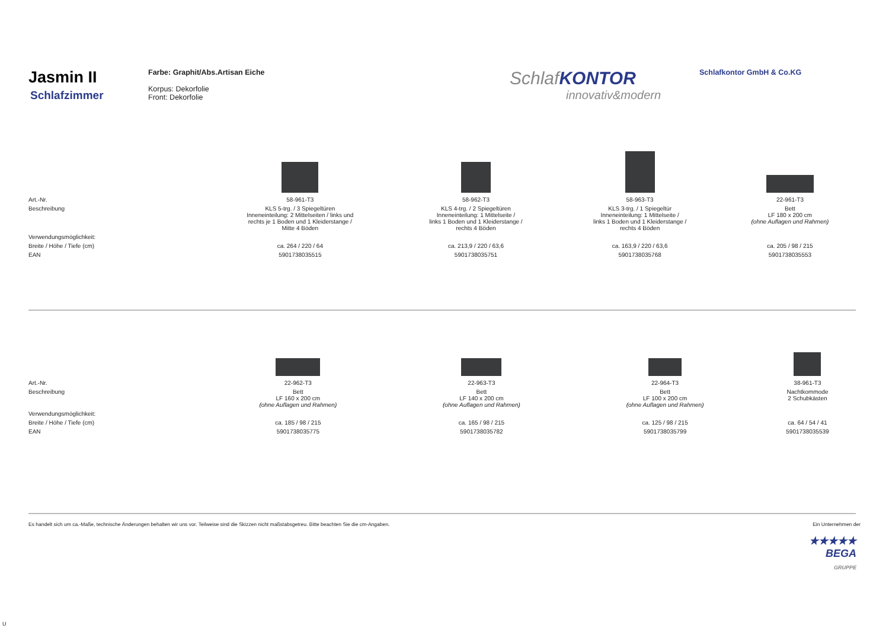Jasmin II
Schlafzimmer
Farbe: Graphit/Abs.Artisan Eiche
Korpus: Dekorfolie
Front: Dekorfolie
SchlafKONTOR
innovativ&modern
Schlafkontor GmbH & Co.KG
| Art.-Nr. | 58-961-T3 | 58-962-T3 | 58-963-T3 | 22-961-T3 |
| Beschreibung | KLS 5-trg. / 3 Spiegeltüren Inneneinteilung: 2 Mittelseiten / links und rechts je 1 Boden und 1 Kleiderstange / Mitte 4 Böden | KLS 4-trg. / 2 Spiegeltüren Inneneinteilung: 1 Mittelseite / links 1 Boden und 1 Kleiderstange / rechts 4 Böden | KLS 3-trg. / 1 Spiegeltür Inneneinteilung: 1 Mittelseite / links 1 Boden und 1 Kleiderstange / rechts 4 Böden | Bett LF 180 x 200 cm (ohne Auflagen und Rahmen) |
| Verwendungsmöglichkeit: | | | | |
| Breite / Höhe / Tiefe (cm) | ca. 264 / 220 / 64 | ca. 213,9 / 220 / 63,6 | ca. 163,9 / 220 / 63,6 | ca. 205 / 98 / 215 |
| EAN | 5901738035515 | 5901738035751 | 5901738035768 | 5901738035553 |
| Art.-Nr. | 22-962-T3 | 22-963-T3 | 22-964-T3 | 38-961-T3 |
| Beschreibung | Bett LF 160 x 200 cm (ohne Auflagen und Rahmen) | Bett LF 140 x 200 cm (ohne Auflagen und Rahmen) | Bett LF 100 x 200 cm (ohne Auflagen und Rahmen) | Nachtkommode 2 Schubkästen |
| Verwendungsmöglichkeit: | | | | |
| Breite / Höhe / Tiefe (cm) | ca. 185 / 98 / 215 | ca. 165 / 98 / 215 | ca. 125 / 98 / 215 | ca. 64 / 54 / 41 |
| EAN | 5901738035775 | 5901738035782 | 5901738035799 | 5901738035539 |
Es handelt sich um ca.-Maße, technische Änderungen behalten wir uns vor. Teilweise sind die Skizzen nicht maßstabsgetreu. Bitte beachten Sie die cm-Angaben. Ein Unternehmen der
★★★★★
BEGA
GRUPPE
U